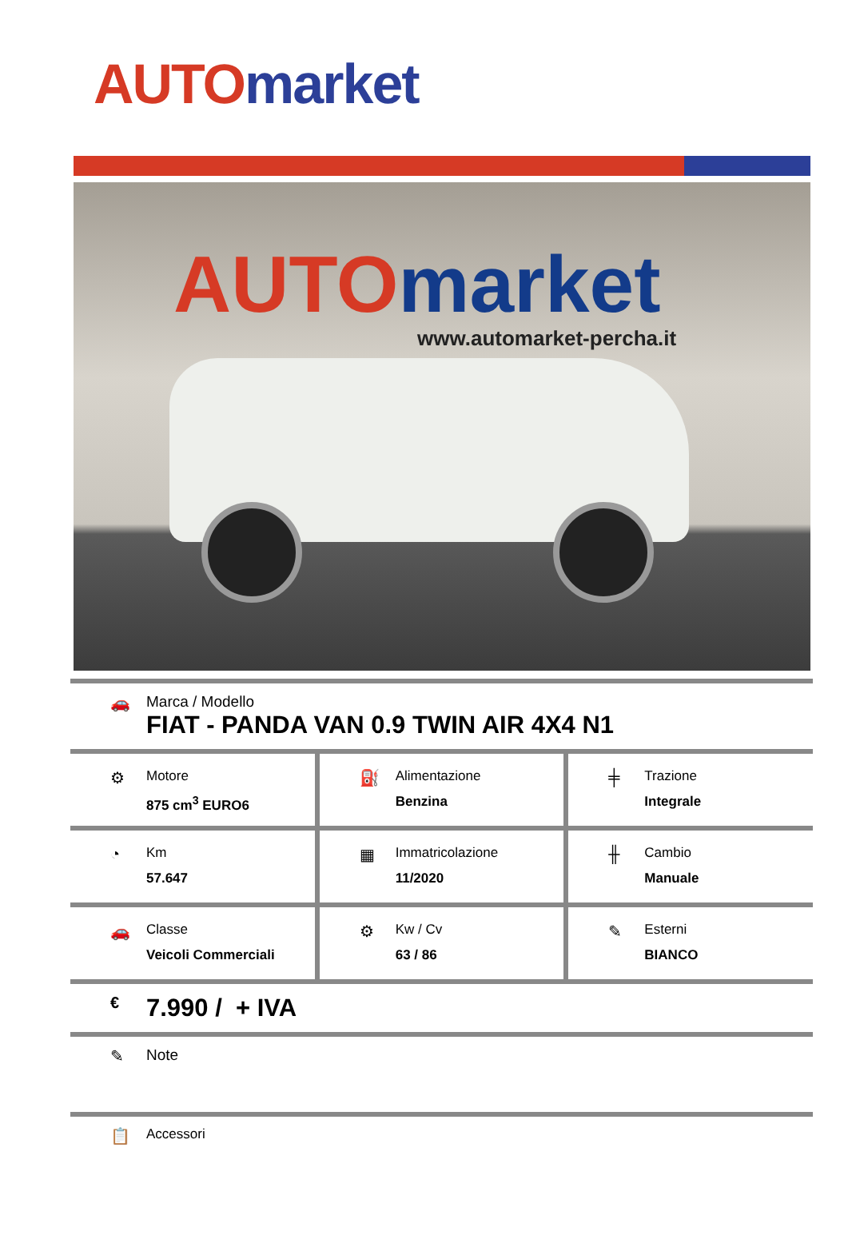AUTO market
AUTO market
www.automarket-percha.it
🚗 Marca / Modello
FIAT - PANDA VAN 0.9 TWIN AIR 4X4 N1
⚙
Motore
875 cm<sup>3</sup> EURO6
⛽
Alimentazione
Benzina
╪
Trazione
Integrale
◔
Km
57.647
▦
Immatricolazione
11/2020
╫
Cambio
Manuale
🚗
Classe
Veicoli Commerciali
⚙
Kw / Cv
63 / 86
✎
Esterni
BIANCO
€
7.990 / + IVA
✎ Note
📋
Accessori